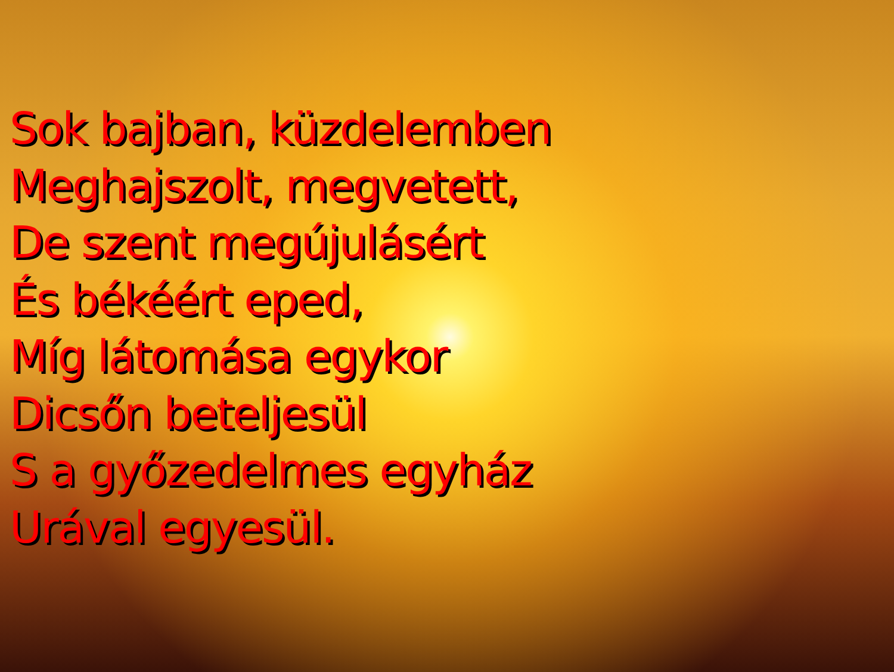Sok bajban, küzdelemben
Meghajszolt, megvetett,
De szent megújulásért
És békéért eped,
Míg látomása egykor
Dicsőn beteljesül
S a győzedelmes egyház
Urával egyesül.